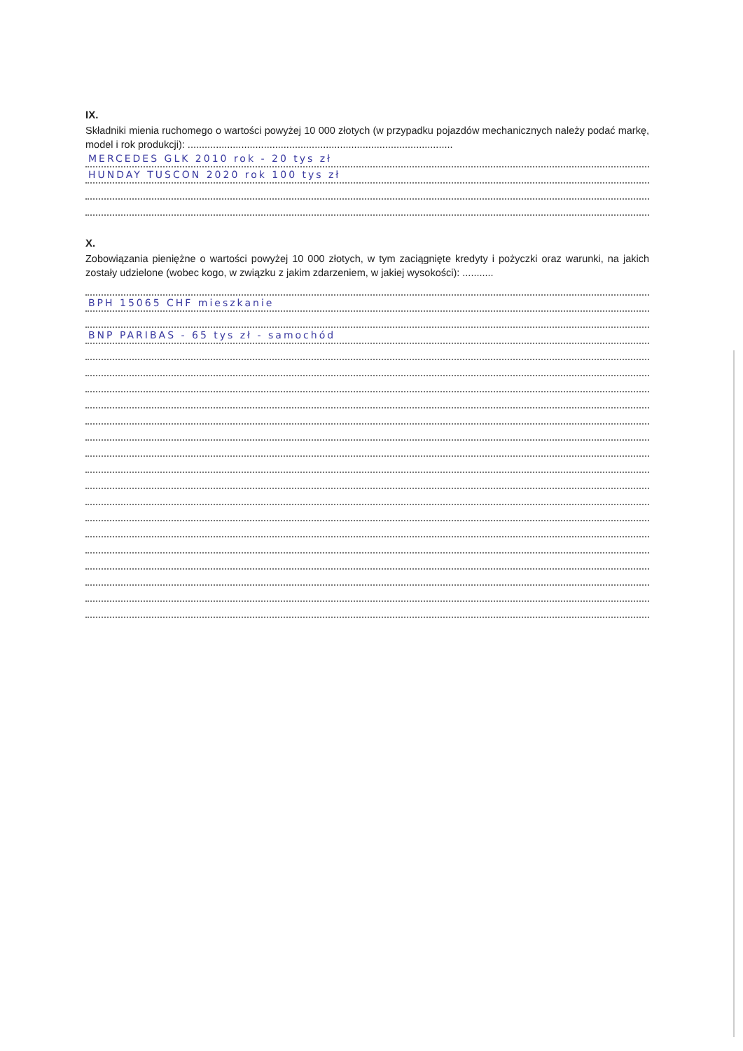IX.
Składniki mienia ruchomego o wartości powyżej 10 000 złotych (w przypadku pojazdów mechanicznych należy podać markę, model i rok produkcji): ..............................................................................................
MERCEDES GLK 2010 rok - 20 tys zł
HUNDAY TUSCON 2020 rok 100 tys zł
X.
Zobowiązania pieniężne o wartości powyżej 10 000 złotych, w tym zaciągnięte kredyty i pożyczki oraz warunki, na jakich zostały udzielone (wobec kogo, w związku z jakim zdarzeniem, w jakiej wysokości): ...........
BPH 15065 CHF mieszkanie
BNP PARIBAS - 65 tys zł - samochód